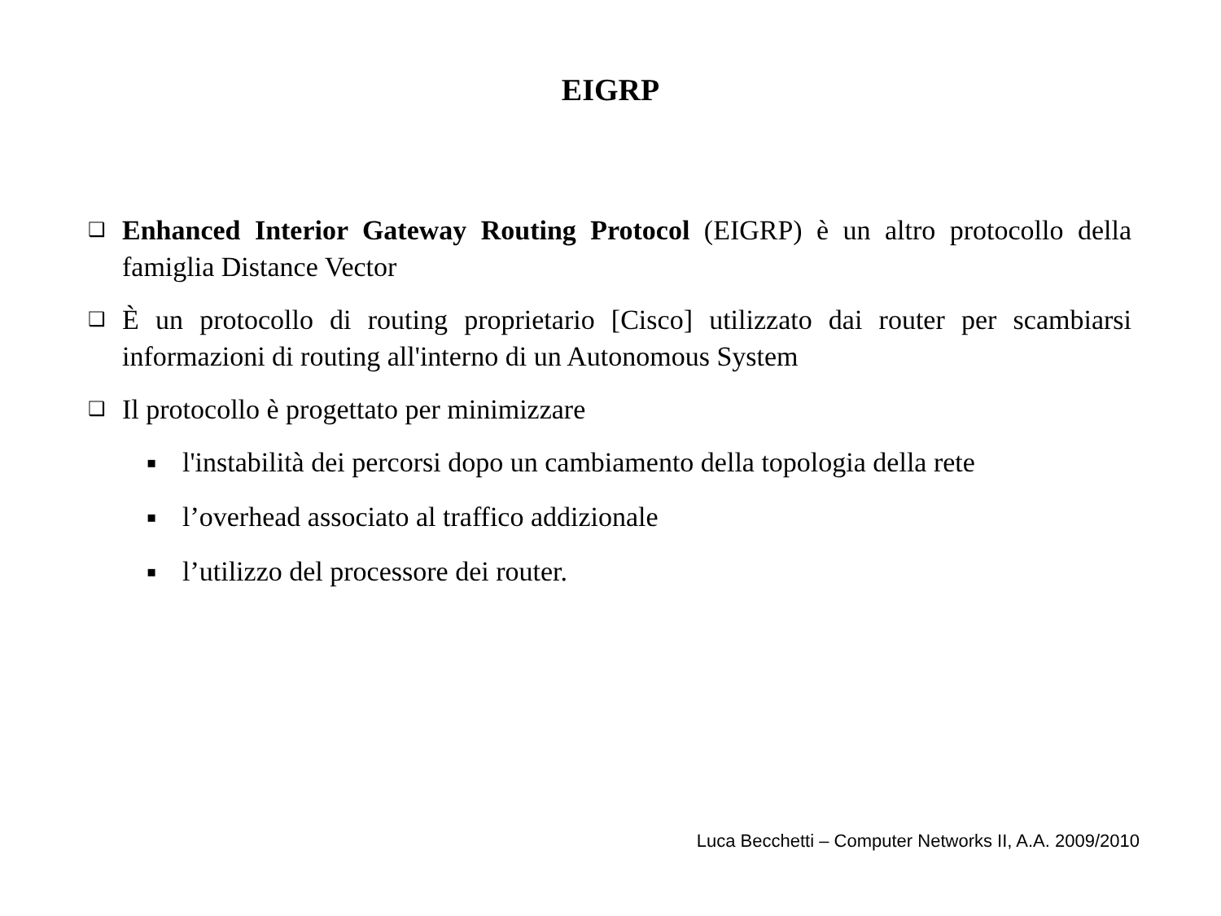EIGRP
❑ Enhanced Interior Gateway Routing Protocol (EIGRP) è un altro protocollo della famiglia Distance Vector
❑ È un protocollo di routing proprietario [Cisco] utilizzato dai router per scambiarsi informazioni di routing all'interno di un Autonomous System
❑ Il protocollo è progettato per minimizzare
▪ l'instabilità dei percorsi dopo un cambiamento della topologia della rete
▪ l’overhead associato al traffico addizionale
▪ l’utilizzo del processore dei router.
Luca Becchetti – Computer Networks II, A.A. 2009/2010